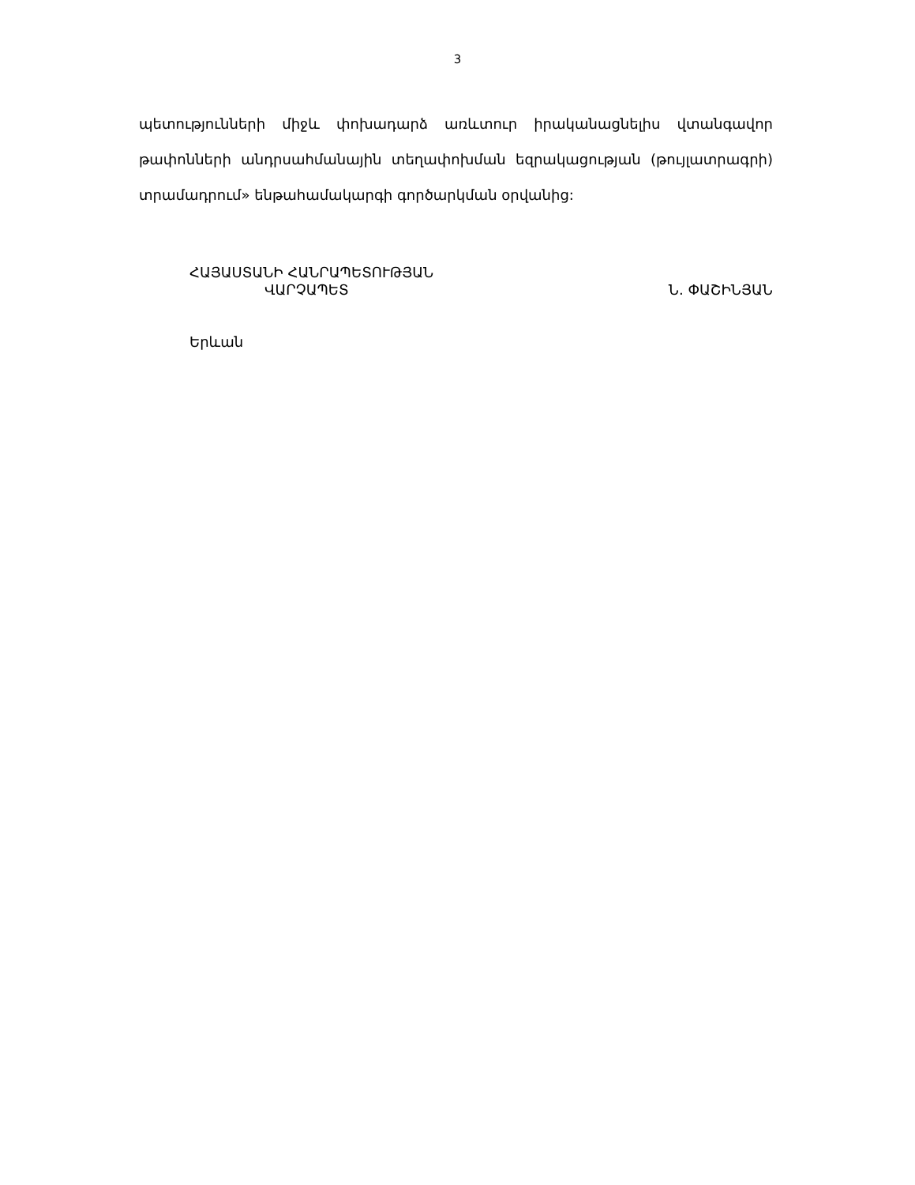3
պետությունների միջև փոխադարձ առևտուր իրականացնելիս վտանգավոր թափոնների անդրսահմանային տեղափոխման եզրակացության (թույլատրագրի) տրամադրում» ենթահամակարգի գործարկման օրվանից:
ՀԱՅԱՍՏԱՆԻ ՀԱՆՐԱՊԵՏՈՒԹՅԱՆ
ՎԱՐՉԱՊԵՏ Ն. ՓԱՇԻՆՅԱՆ
Երևան